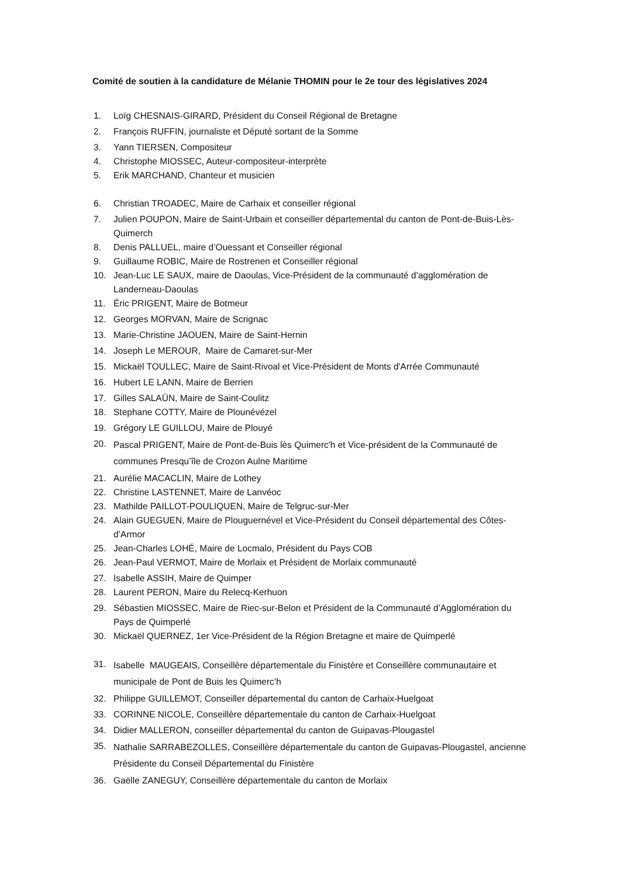Comité de soutien à la candidature de Mélanie THOMIN pour le 2e tour des législatives 2024
1. Loïg CHESNAIS-GIRARD, Président du Conseil Régional de Bretagne
2. François RUFFIN, journaliste et Député sortant de la Somme
3. Yann TIERSEN, Compositeur
4. Christophe MIOSSEC, Auteur-compositeur-interprète
5. Erik MARCHAND, Chanteur et musicien
6. Christian TROADEC, Maire de Carhaix et conseiller régional
7. Julien POUPON, Maire de Saint-Urbain et conseiller départemental du canton de Pont-de-Buis-Lès-Quimerch
8. Denis PALLUEL, maire d’Ouessant et Conseiller régional
9. Guillaume ROBIC, Maire de Rostrenen et Conseiller régional
10. Jean-Luc LE SAUX, maire de Daoulas, Vice-Président de la communauté d’agglomération de Landerneau-Daoulas
11. Éric PRIGENT, Maire de Botmeur
12. Georges MORVAN, Maire de Scrignac
13. Marie-Christine JAOUEN, Maire de Saint-Hernin
14. Joseph Le MEROUR, Maire de Camaret-sur-Mer
15. Mickaël TOULLEC, Maire de Saint-Rivoal et Vice-Président de Monts d'Arrée Communauté
16. Hubert LE LANN, Maire de Berrien
17. Gilles SALAÜN, Maire de Saint-Coulitz
18. Stephane COTTY, Maire de Plounévézel
19. Grégory LE GUILLOU, Maire de Plouyé
20. Pascal PRIGENT, Maire de Pont-de-Buis lès Quimerc'h et Vice-président de la Communauté de communes Presqu’île de Crozon Aulne Maritime
21. Aurélie MACACLIN, Maire de Lothey
22. Christine LASTENNET, Maire de Lanvéoc
23. Mathilde PAILLOT-POULIQUEN, Maire de Telgruc-sur-Mer
24. Alain GUEGUEN, Maire de Plouguernével et Vice-Président du Conseil départemental des Côtes-d’Armor
25. Jean-Charles LOHÉ, Maire de Locmalo, Président du Pays COB
26. Jean-Paul VERMOT, Maire de Morlaix et Président de Morlaix communauté
27. Isabelle ASSIH, Maire de Quimper
28. Laurent PERON, Maire du Relecq-Kerhuon
29. Sébastien MIOSSEC, Maire de Riec-sur-Belon et Président de la Communauté d’Agglomération du Pays de Quimperlé
30. Mickaël QUERNEZ, 1er Vice-Président de la Région Bretagne et maire de Quimperlé
31. Isabelle MAUGEAIS, Conseillère départementale du Finistère et Conseillère communautaire et municipale de Pont de Buis les Quimerc’h
32. Philippe GUILLEMOT, Conseiller départemental du canton de Carhaix-Huelgoat
33. CORINNE NICOLE, Conseillère départementale du canton de Carhaix-Huelgoat
34. Didier MALLERON, conseiller départemental du canton de Guipavas-Plougastel
35. Nathalie SARRABEZOLLES, Conseillère départementale du canton de Guipavas-Plougastel, ancienne Présidente du Conseil Départemental du Finistère
36. Gaëlle ZANEGUY, Conseillère départementale du canton de Morlaix